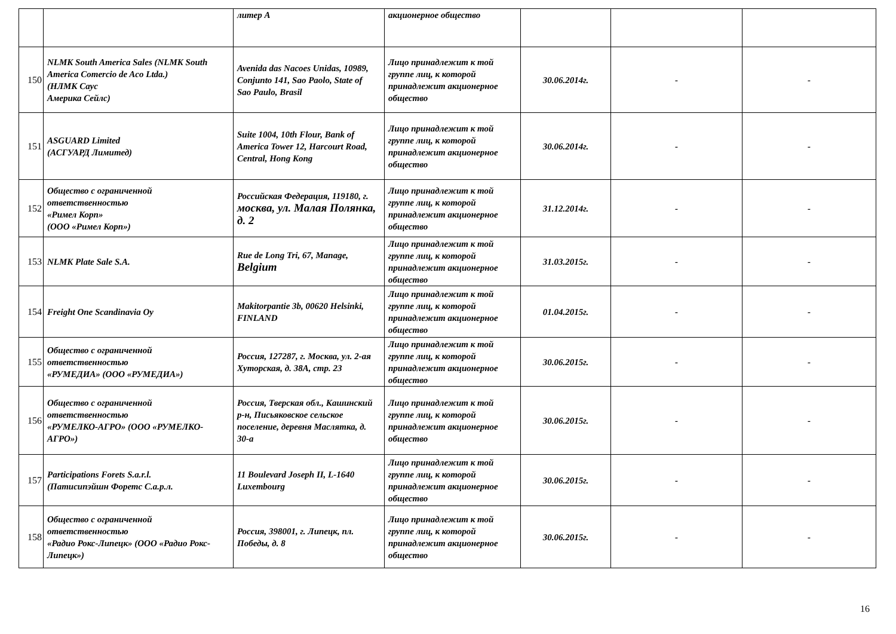| | | литер А | акционерное общество | | | |
| 150 | NLMK South America Sales (NLMK South America Comercio de Aco Ltda.) (НЛМК Саус Америка Сейлс) | Avenida das Nacoes Unidas, 10989, Conjunto 141, Sao Paolo, State of Sao Paulo, Brasil | Лицо принадлежит к той группе лиц, к которой принадлежит акционерное общество | 30.06.2014г. | - | - |
| 151 | ASGUARD Limited (АСГУАРД Лимитед) | Suite 1004, 10th Flour, Bank of America Tower 12, Harcourt Road, Central, Hong Kong | Лицо принадлежит к той группе лиц, к которой принадлежит акционерное общество | 30.06.2014г. | - | - |
| 152 | Общество с ограниченной ответственностью «Римел Корп» (ООО «Римел Корп») | Российская Федерация, 119180, г. москва, ул. Малая Полянка, д. 2 | Лицо принадлежит к той группе лиц, к которой принадлежит акционерное общество | 31.12.2014г. | - | - |
| 153 | NLMK Plate Sale S.A. | Rue de Long Tri, 67, Manage, Belgium | Лицо принадлежит к той группе лиц, к которой принадлежит акционерное общество | 31.03.2015г. | - | - |
| 154 | Freight One Scandinavia Oy | Makitorpantie 3b, 00620 Helsinki, FINLAND | Лицо принадлежит к той группе лиц, к которой принадлежит акционерное общество | 01.04.2015г. | - | - |
| 155 | Общество с ограниченной ответственностью «РУМЕДИА» (ООО «РУМЕДИА») | Россия, 127287, г. Москва, ул. 2-ая Хуторская, д. 38А, стр. 23 | Лицо принадлежит к той группе лиц, к которой принадлежит акционерное общество | 30.06.2015г. | - | - |
| 156 | Общество с ограниченной ответственностью «РУМЕЛКО-АГРО» (ООО «РУМЕЛКО-АГРО») | Россия, Тверская обл., Кашинский р-н, Письяковское сельское поселение, деревня Маслятка, д. 30-а | Лицо принадлежит к той группе лиц, к которой принадлежит акционерное общество | 30.06.2015г. | - | - |
| 157 | Participations Forets S.a.r.l. (Патисипэйшн Форетс С.а.р.л. | 11 Boulevard Joseph II, L-1640 Luxembourg | Лицо принадлежит к той группе лиц, к которой принадлежит акционерное общество | 30.06.2015г. | - | - |
| 158 | Общество с ограниченной ответственностью «Радио Рокс-Липецк» (ООО «Радио Рокс- Липецк») | Россия, 398001, г. Липецк, пл. Победы, д. 8 | Лицо принадлежит к той группе лиц, к которой принадлежит акционерное общество | 30.06.2015г. | - | - |
16